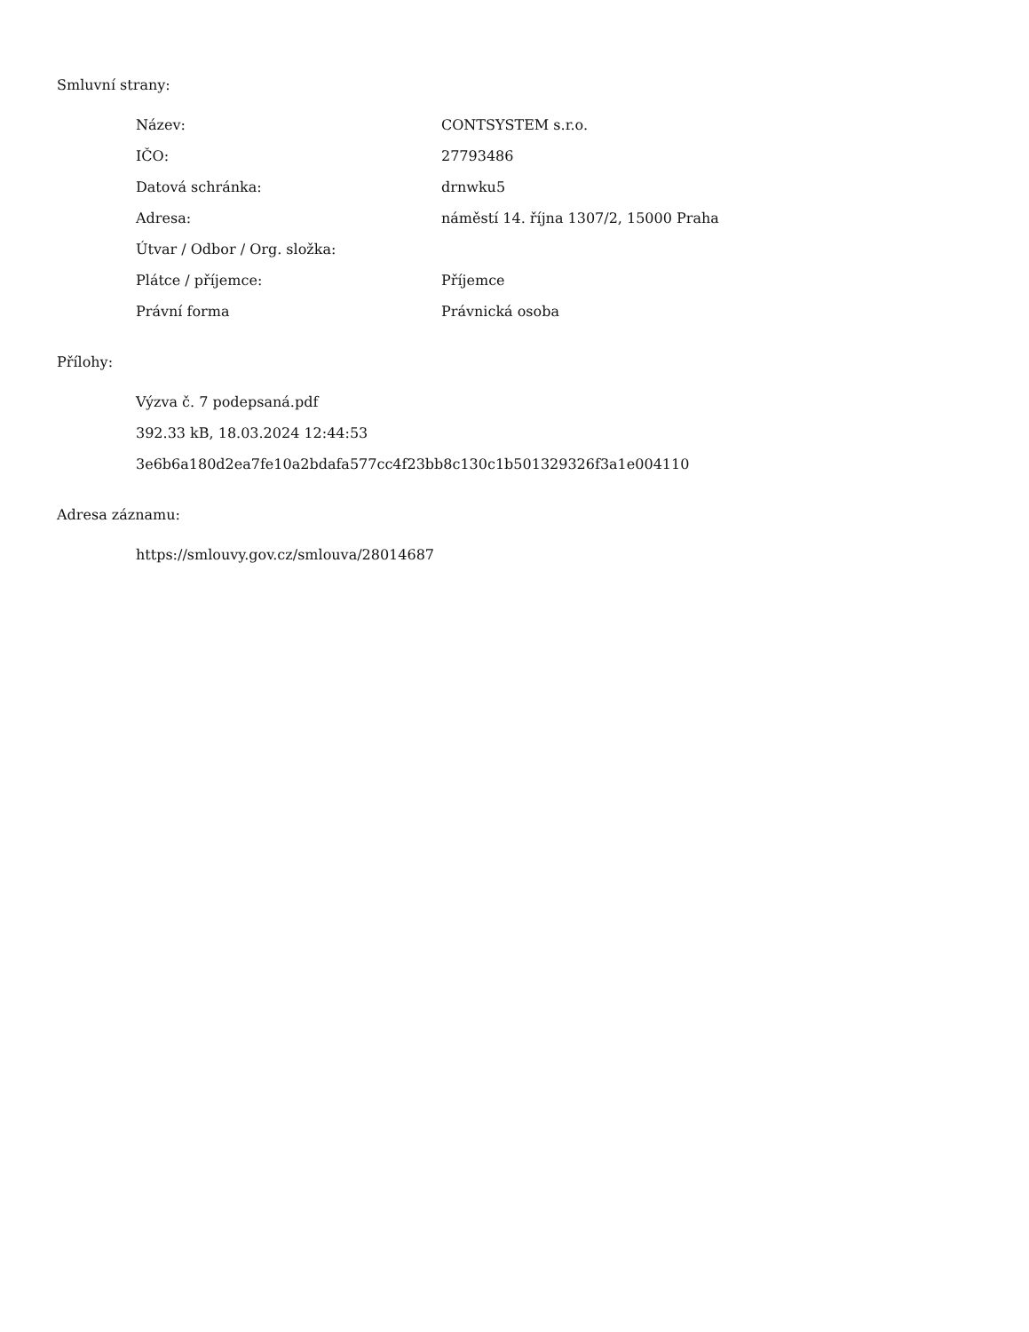Smluvní strany:
| Název: | CONTSYSTEM s.r.o. |
| IČO: | 27793486 |
| Datová schránka: | drnwku5 |
| Adresa: | náměstí 14. října 1307/2, 15000 Praha |
| Útvar / Odbor / Org. složka: | |
| Plátce / příjemce: | Příjemce |
| Právní forma | Právnická osoba |
Přílohy:
Výzva č. 7 podepsaná.pdf
392.33 kB, 18.03.2024 12:44:53
3e6b6a180d2ea7fe10a2bdafa577cc4f23bb8c130c1b501329326f3a1e004110
Adresa záznamu:
https://smlouvy.gov.cz/smlouva/28014687